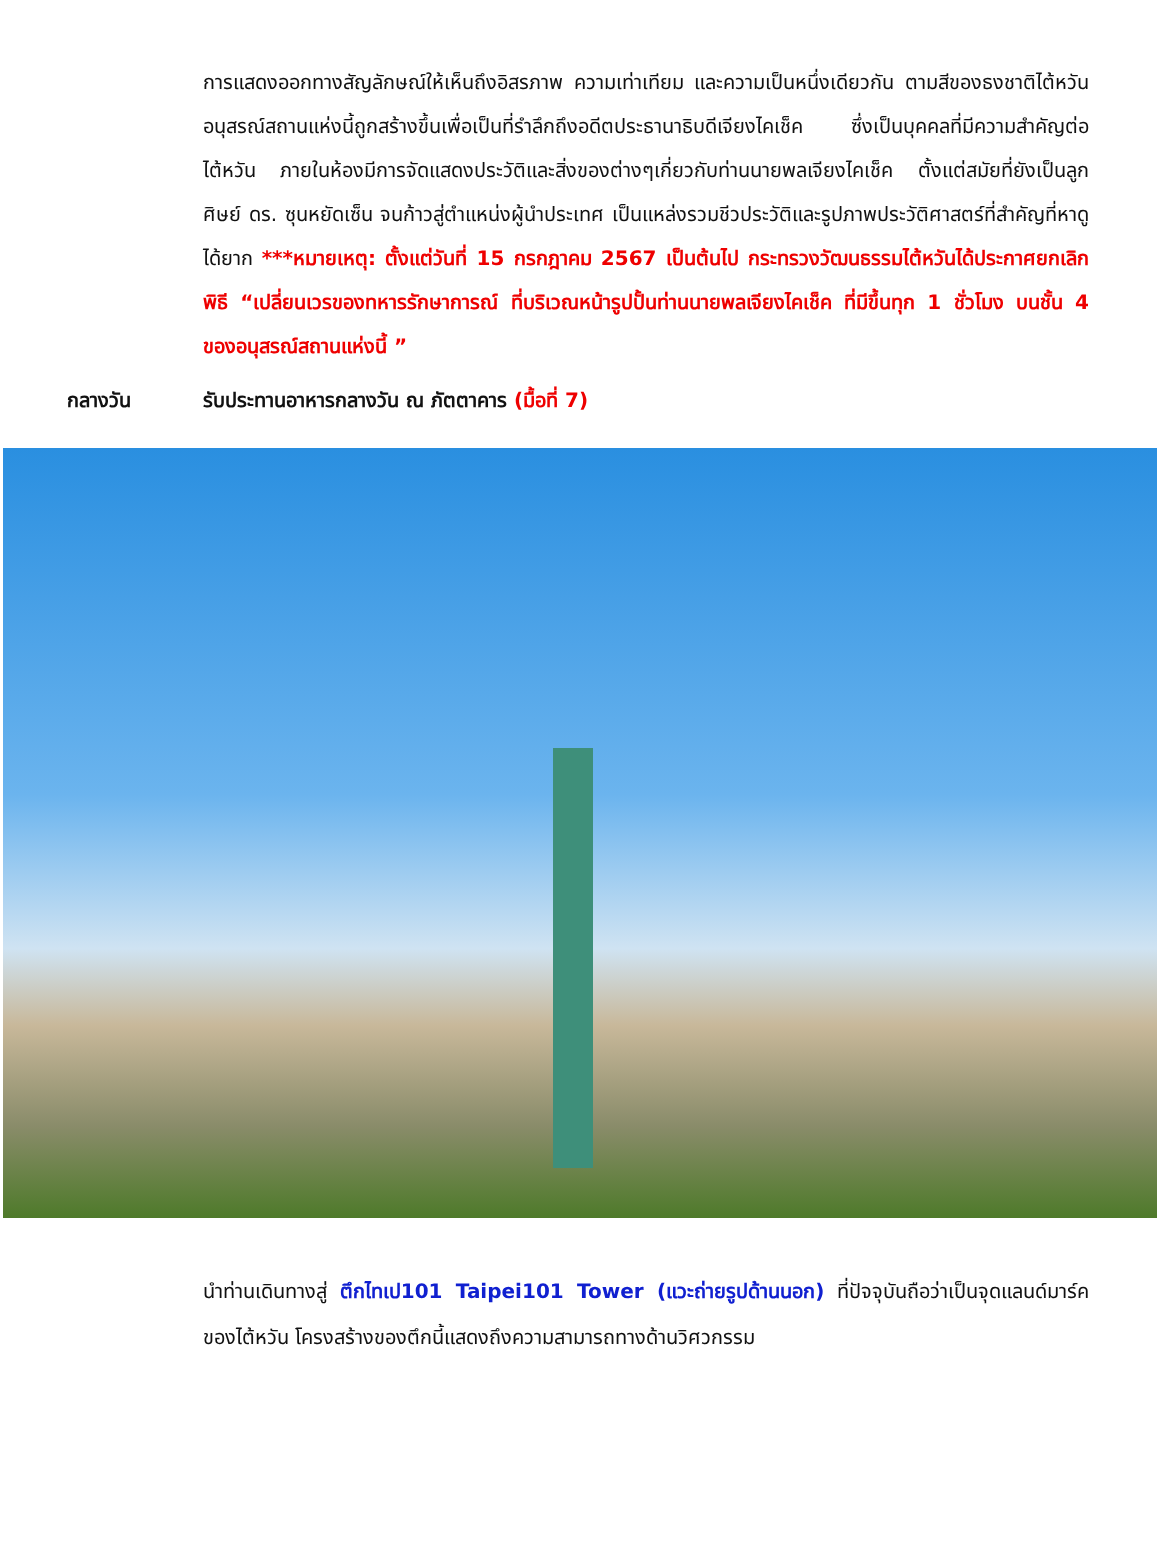การแสดงออกทางสัญลักษณ์ให้เห็นถึงอิสรภาพ ความเท่าเทียม และความเป็นหนึ่งเดียวกัน ตามสีของธงชาติไต้หวัน อนุสรณ์สถานแห่งนี้ถูกสร้างขึ้นเพื่อเป็นที่รำลึกถึงอดีตประธานาธิบดีเจียงไคเช็ค ซึ่งเป็นบุคคลที่มีความสำคัญต่อไต้หวัน ภายในห้องมีการจัดแสดงประวัติและสิ่งของต่างๆเกี่ยวกับท่านนายพลเจียงไคเช็ค ตั้งแต่สมัยที่ยังเป็นลูกศิษย์ ดร. ซุนหยัดเซ็น จนก้าวสู่ตำแหน่งผู้นำประเทศ เป็นแหล่งรวมชีวประวัติและรูปภาพประวัติศาสตร์ที่สำคัญที่หาดูได้ยาก ***หมายเหตุ: ตั้งแต่วันที่ 15 กรกฎาคม 2567 เป็นต้นไป กระทรวงวัฒนธรรมไต้หวันได้ประกาศยกเลิกพิธี “เปลี่ยนเวรของทหารรักษาการณ์ ที่บริเวณหน้ารูปปั้นท่านนายพลเจียงไคเช็ค ที่มีขึ้นทุก 1 ชั่วโมง บนชั้น 4 ของอนุสรณ์สถานแห่งนี้ ”
กลางวัน รับประทานอาหารกลางวัน ณ ภัตตาคาร (มื้อที่ 7)
นำท่านเดินทางสู่ ตึกไทเป101 Taipei101 Tower (แวะถ่ายรูปด้านนอก) ที่ปัจจุบันถือว่าเป็นจุดแลนด์มาร์คของไต้หวัน โครงสร้างของตึกนี้แสดงถึงความสามารถทางด้านวิศวกรรม